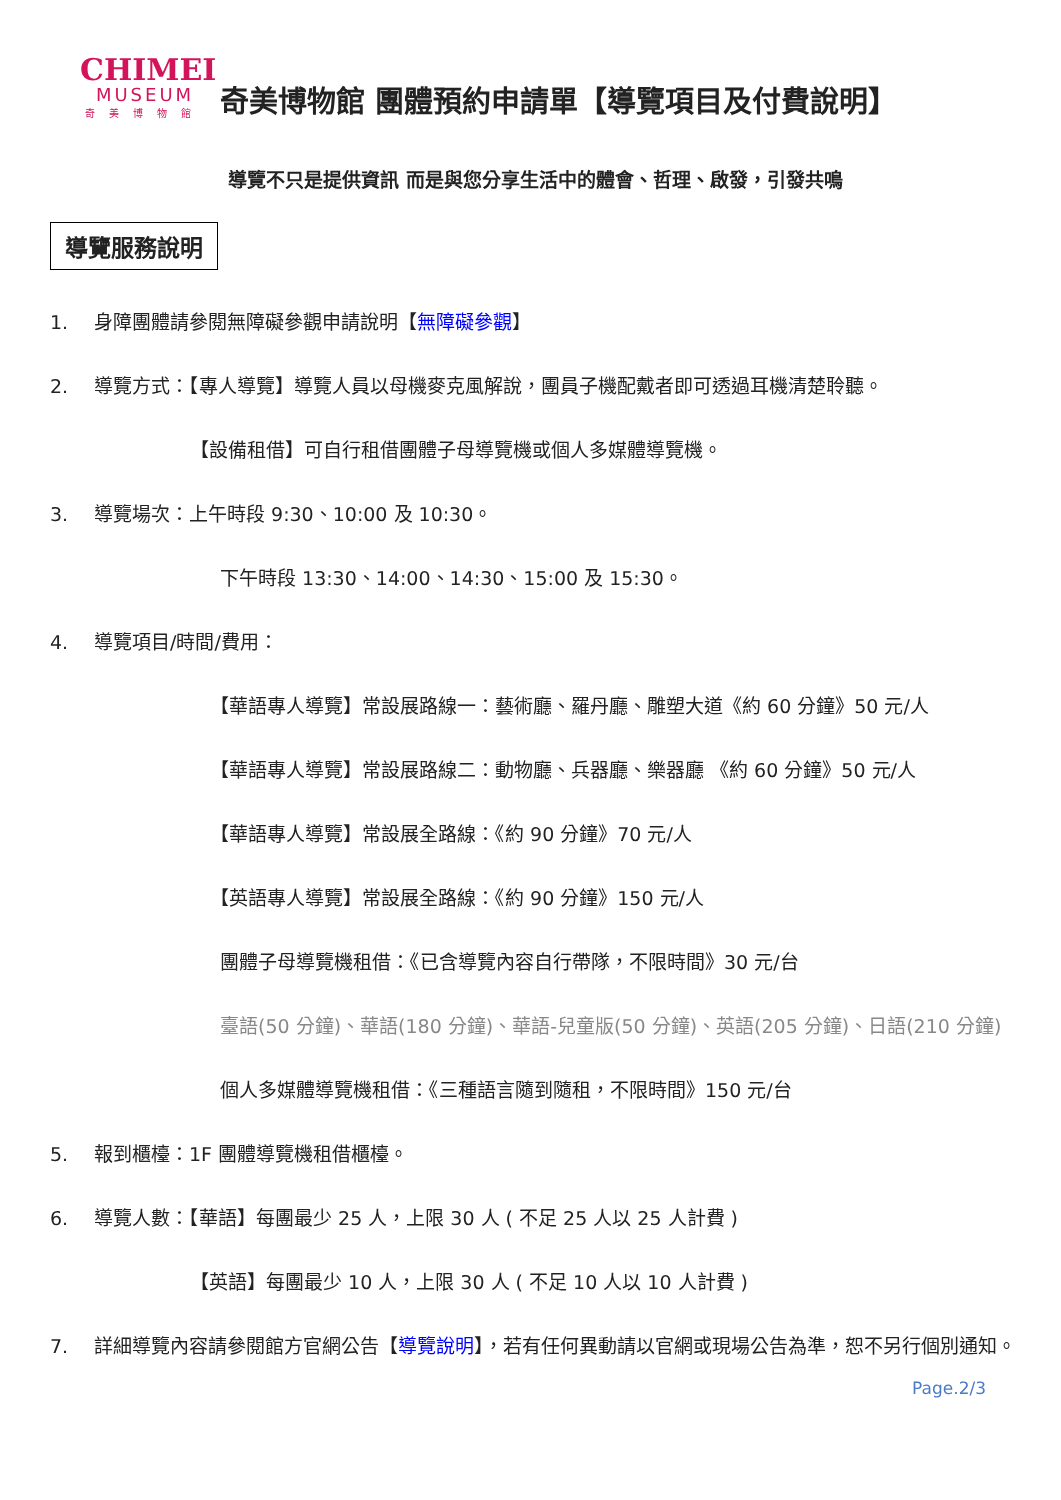CHIMEI
MUSEUM
奇美博物館
奇美博物館 團體預約申請單【導覽項目及付費說明】
導覽不只是提供資訊 而是與您分享生活中的體會、哲理、啟發，引發共鳴
導覽服務說明
1. 身障團體請參閱無障礙參觀申請說明【無障礙參觀】
2. 導覽方式：【專人導覽】導覽人員以母機麥克風解說，團員子機配戴者即可透過耳機清楚聆聽。
【設備租借】可自行租借團體子母導覽機或個人多媒體導覽機。
3. 導覽場次：上午時段 9:30、10:00 及 10:30。
下午時段 13:30、14:00、14:30、15:00 及 15:30。
4. 導覽項目/時間/費用：
【華語專人導覽】常設展路線一：藝術廳、羅丹廳、雕塑大道《約 60 分鐘》50 元/人
【華語專人導覽】常設展路線二：動物廳、兵器廳、樂器廳 《約 60 分鐘》50 元/人
【華語專人導覽】常設展全路線：《約 90 分鐘》70 元/人
【英語專人導覽】常設展全路線：《約 90 分鐘》150 元/人
團體子母導覽機租借：《已含導覽內容自行帶隊，不限時間》30 元/台
臺語(50 分鐘)、華語(180 分鐘)、華語-兒童版(50 分鐘)、英語(205 分鐘)、日語(210 分鐘)
個人多媒體導覽機租借：《三種語言隨到隨租，不限時間》150 元/台
5. 報到櫃檯：1F 團體導覽機租借櫃檯。
6. 導覽人數：【華語】每團最少 25 人，上限 30 人 ( 不足 25 人以 25 人計費 )
【英語】每團最少 10 人，上限 30 人 ( 不足 10 人以 10 人計費 )
7. 詳細導覽內容請參閱館方官網公告【導覽說明】，若有任何異動請以官網或現場公告為準，恕不另行個別通知。
Page.2/3